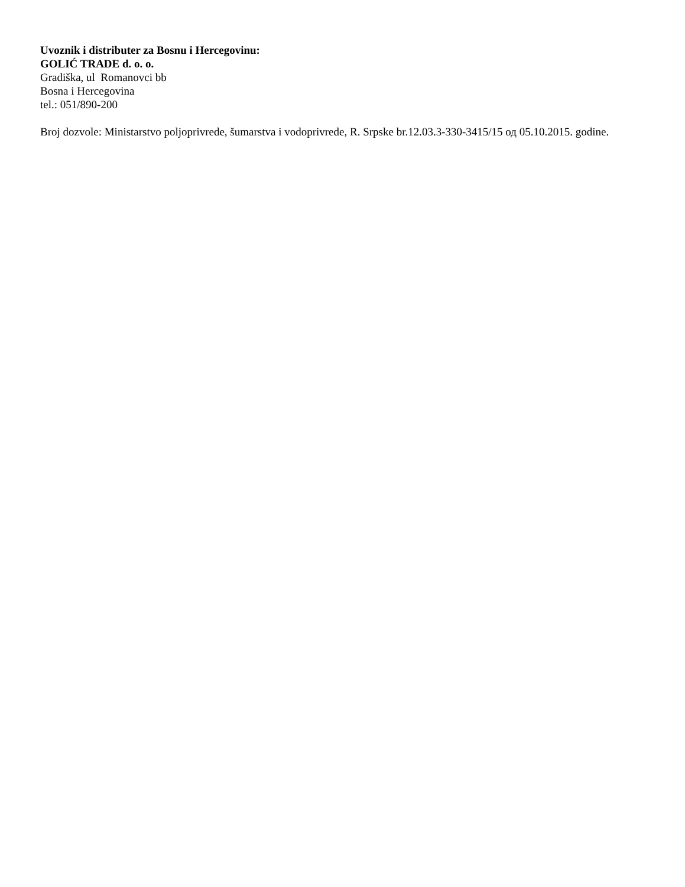Uvoznik i distributer za Bosnu i Hercegovinu:
GOLIĆ TRADE d. o. o.
Gradiška, ul Romanovci bb
Bosna i Hercegovina
tel.: 051/890-200
Broj dozvole: Ministarstvo poljoprivrede, šumarstva i vodoprivrede, R. Srpske br.12.03.3-330-3415/15 од 05.10.2015. godine.